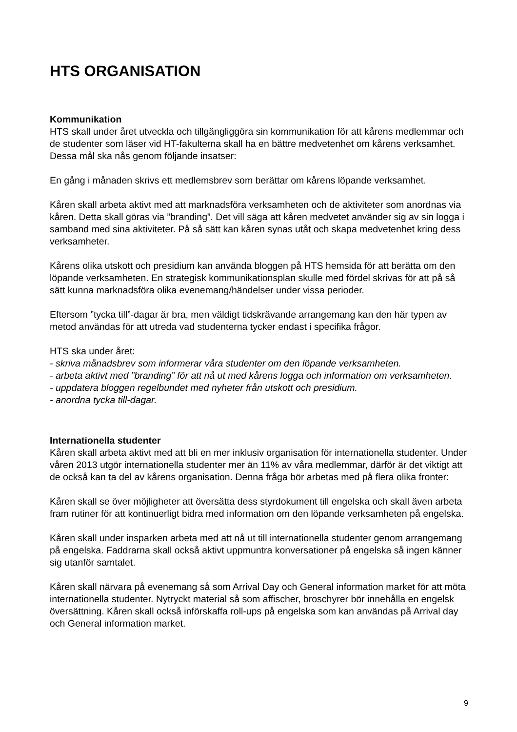HTS ORGANISATION
Kommunikation
HTS skall under året utveckla och tillgängliggöra sin kommunikation för att kårens medlemmar och de studenter som läser vid HT-fakulterna skall ha en bättre medvetenhet om kårens verksamhet. Dessa mål ska nås genom följande insatser:
En gång i månaden skrivs ett medlemsbrev som berättar om kårens löpande verksamhet.
Kåren skall arbeta aktivt med att marknadsföra verksamheten och de aktiviteter som anordnas via kåren. Detta skall göras via ”branding”. Det vill säga att kåren medvetet använder sig av sin logga i samband med sina aktiviteter. På så sätt kan kåren synas utåt och skapa medvetenhet kring dess verksamheter.
Kårens olika utskott och presidium kan använda bloggen på HTS hemsida för att berätta om den löpande verksamheten. En strategisk kommunikationsplan skulle med fördel skrivas för att på så sätt kunna marknadsföra olika evenemang/händelser under vissa perioder.
Eftersom ”tycka till”-dagar är bra, men väldigt tidskrävande arrangemang kan den här typen av metod användas för att utreda vad studenterna tycker endast i specifika frågor.
HTS ska under året:
- skriva månadsbrev som informerar våra studenter om den löpande verksamheten.
- arbeta aktivt med ”branding” för att nå ut med kårens logga och information om verksamheten.
- uppdatera bloggen regelbundet med nyheter från utskott och presidium.
- anordna tycka till-dagar.
Internationella studenter
Kåren skall arbeta aktivt med att bli en mer inklusiv organisation för internationella studenter. Under våren 2013 utgör internationella studenter mer än 11% av våra medlemmar, därför är det viktigt att de också kan ta del av kårens organisation. Denna fråga bör arbetas med på flera olika fronter:
Kåren skall se över möjligheter att översätta dess styrdokument till engelska och skall även arbeta fram rutiner för att kontinuerligt bidra med information om den löpande verksamheten på engelska.
Kåren skall under insparken arbeta med att nå ut till internationella studenter genom arrangemang på engelska. Faddrarna skall också aktivt uppmuntra konversationer på engelska så ingen känner sig utanför samtalet.
Kåren skall närvara på evenemang så som Arrival Day och General information market för att möta internationella studenter. Nytryckt material så som affischer, broschyrer bör innehålla en engelsk översättning. Kåren skall också införskaffa roll-ups på engelska som kan användas på Arrival day och General information market.
9